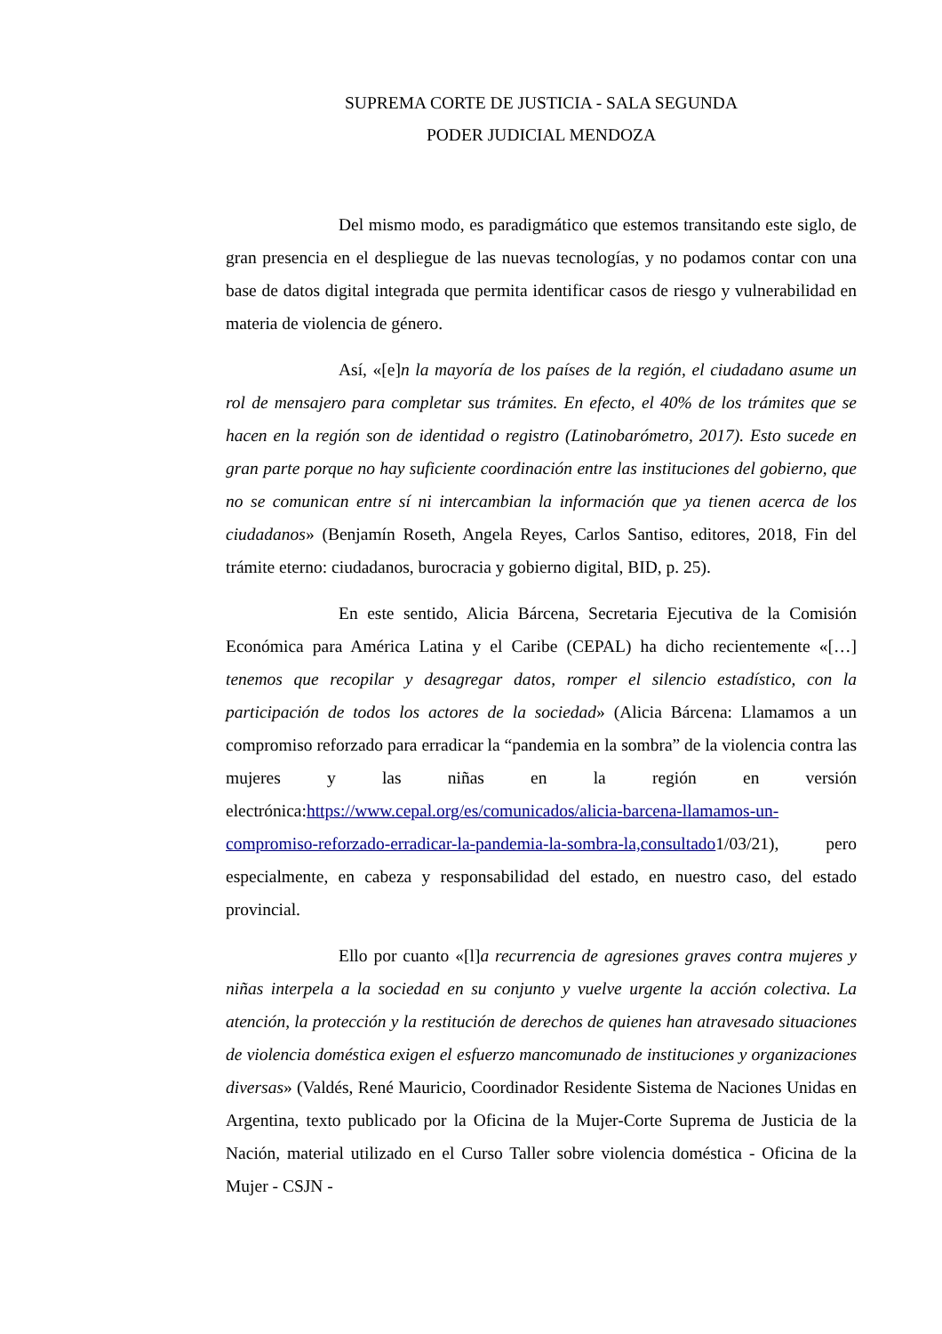SUPREMA CORTE DE JUSTICIA - SALA SEGUNDA
PODER JUDICIAL MENDOZA
Del mismo modo, es paradigmático que estemos transitando este siglo, de gran presencia en el despliegue de las nuevas tecnologías, y no podamos contar con una base de datos digital integrada que permita identificar casos de riesgo y vulnerabilidad en materia de violencia de género.
Así, «[e]n la mayoría de los países de la región, el ciudadano asume un rol de mensajero para completar sus trámites. En efecto, el 40% de los trámites que se hacen en la región son de identidad o registro (Latinobarómetro, 2017). Esto sucede en gran parte porque no hay suficiente coordinación entre las instituciones del gobierno, que no se comunican entre sí ni intercambian la información que ya tienen acerca de los ciudadanos» (Benjamín Roseth, Angela Reyes, Carlos Santiso, editores, 2018, Fin del trámite eterno: ciudadanos, burocracia y gobierno digital, BID, p. 25).
En este sentido, Alicia Bárcena, Secretaria Ejecutiva de la Comisión Económica para América Latina y el Caribe (CEPAL) ha dicho recientemente «[…] tenemos que recopilar y desagregar datos, romper el silencio estadístico, con la participación de todos los actores de la sociedad» (Alicia Bárcena: Llamamos a un compromiso reforzado para erradicar la “pandemia en la sombra” de la violencia contra las mujeres y las niñas en la región en versión electrónica:https://www.cepal.org/es/comunicados/alicia-barcena-llamamos-un-compromiso-reforzado-erradicar-la-pandemia-la-sombra-la,consultado1/03/21), pero especialmente, en cabeza y responsabilidad del estado, en nuestro caso, del estado provincial.
Ello por cuanto «[l]a recurrencia de agresiones graves contra mujeres y niñas interpela a la sociedad en su conjunto y vuelve urgente la acción colectiva. La atención, la protección y la restitución de derechos de quienes han atravesado situaciones de violencia doméstica exigen el esfuerzo mancomunado de instituciones y organizaciones diversas» (Valdés, René Mauricio, Coordinador Residente Sistema de Naciones Unidas en Argentina, texto publicado por la Oficina de la Mujer-Corte Suprema de Justicia de la Nación, material utilizado en el Curso Taller sobre violencia doméstica - Oficina de la Mujer - CSJN -